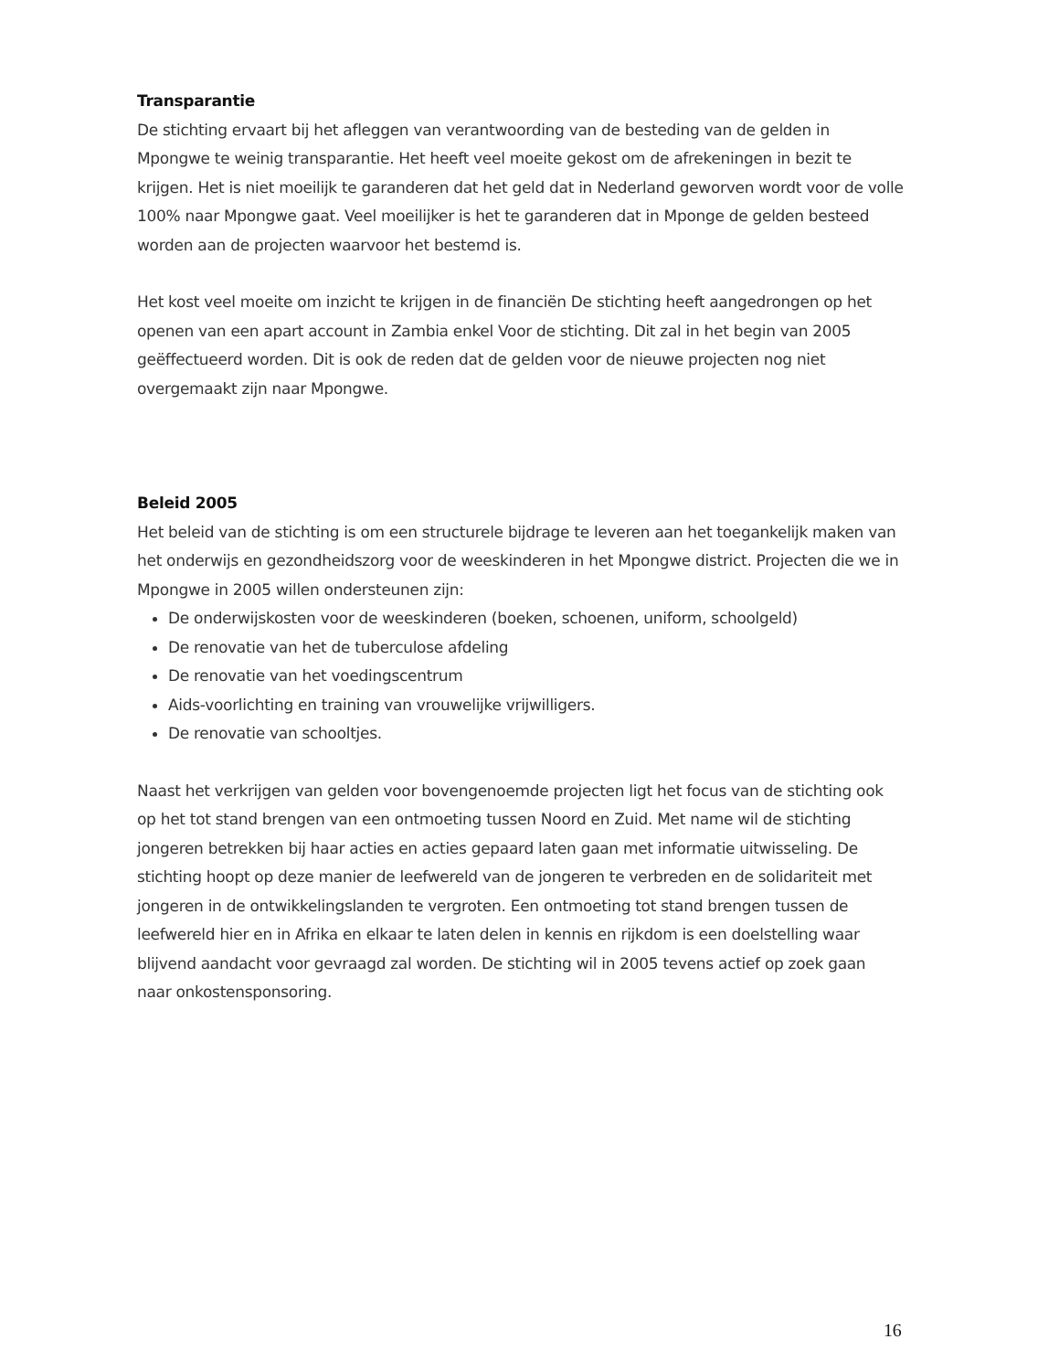Transparantie
De stichting ervaart bij het afleggen van verantwoording van de besteding van de gelden in Mpongwe te weinig transparantie. Het heeft veel moeite gekost om de afrekeningen in bezit te krijgen. Het is niet moeilijk te garanderen dat het geld dat in Nederland geworven wordt voor de volle 100% naar Mpongwe gaat. Veel moeilijker is het te garanderen dat in Mponge de gelden besteed worden aan de projecten waarvoor het bestemd is.
Het kost veel moeite om inzicht te krijgen in de financiën De stichting heeft aangedrongen op het openen van een apart account in Zambia enkel Voor de stichting. Dit zal in het begin van 2005 geëffectueerd worden. Dit is ook de reden dat de gelden voor de nieuwe projecten nog niet overgemaakt zijn naar Mpongwe.
Beleid 2005
Het beleid van de stichting is om een structurele bijdrage te leveren aan het toegankelijk maken van het onderwijs en gezondheidszorg voor de weeskinderen in het Mpongwe district. Projecten die we in Mpongwe in 2005 willen ondersteunen zijn:
De onderwijskosten voor de weeskinderen (boeken, schoenen, uniform, schoolgeld)
De renovatie van het de tuberculose afdeling
De renovatie van het voedingscentrum
Aids-voorlichting en training van vrouwelijke vrijwilligers.
De renovatie van schooltjes.
Naast het verkrijgen van gelden voor bovengenoemde projecten ligt het focus van de stichting ook op het tot stand brengen van een ontmoeting tussen Noord en Zuid. Met name wil de stichting jongeren betrekken bij haar acties en acties gepaard laten gaan met informatie uitwisseling. De stichting hoopt op deze manier de leefwereld van de jongeren te verbreden en de solidariteit met jongeren in de ontwikkelingslanden te vergroten. Een ontmoeting tot stand brengen tussen de leefwereld hier en in Afrika en elkaar te laten delen in kennis en rijkdom is een doelstelling waar blijvend aandacht voor gevraagd zal worden. De stichting wil in 2005 tevens actief op zoek gaan naar onkostensponsoring.
16